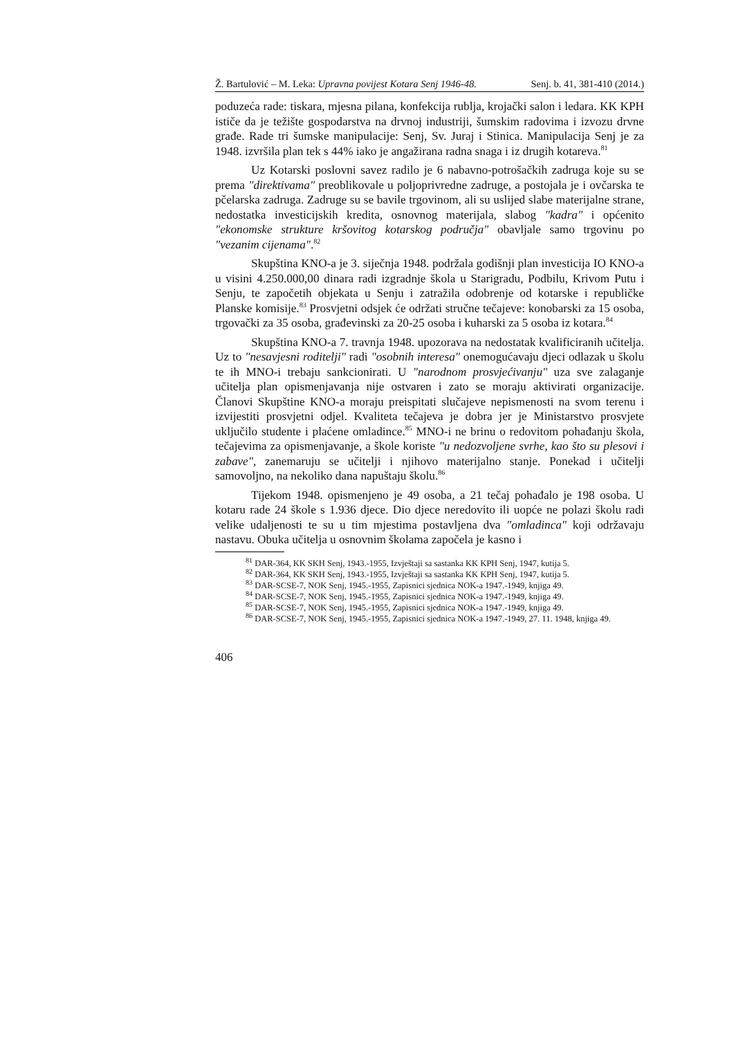Ž. Bartulović – M. Leka: Upravna povijest Kotara Senj 1946-48. Senj. b. 41, 381-410 (2014.)
poduzeća rade: tiskara, mjesna pilana, konfekcija rublja, krojački salon i ledara. KK KPH ističe da je težište gospodarstva na drvnoj industriji, šumskim radovima i izvozu drvne građe. Rade tri šumske manipulacije: Senj, Sv. Juraj i Stinica. Manipulacija Senj je za 1948. izvršila plan tek s 44% iako je angažirana radna snaga i iz drugih kotareva.<sup>81</sup>
Uz Kotarski poslovni savez radilo je 6 nabavno-potrošačkih zadruga koje su se prema "direktivama" preoblikovale u poljoprivredne zadruge, a postojala je i ovčarska te pčelarska zadruga. Zadruge su se bavile trgovinom, ali su uslijed slabe materijalne strane, nedostatka investicijskih kredita, osnovnog materijala, slabog "kadra" i općenito "ekonomske strukture kršovitog kotarskog područja" obavljale samo trgovinu po "vezanim cijenama".<sup>82</sup>
Skupština KNO-a je 3. siječnja 1948. podržala godišnji plan investicija IO KNO-a u visini 4.250.000,00 dinara radi izgradnje škola u Starigradu, Podbilu, Krivom Putu i Senju, te započetih objekata u Senju i zatražila odobrenje od kotarske i republičke Planske komisije.<sup>83</sup> Prosvjetni odsjek će održati stručne tečajeve: konobarski za 15 osoba, trgovački za 35 osoba, građevinski za 20-25 osoba i kuharski za 5 osoba iz kotara.<sup>84</sup>
Skupština KNO-a 7. travnja 1948. upozorava na nedostatak kvalificiranih učitelja. Uz to "nesavjesni roditelji" radi "osobnih interesa" onemogućavaju djeci odlazak u školu te ih MNO-i trebaju sankcionirati. U "narodnom prosvjećivanju" uza sve zalaganje učitelja plan opismenjavanja nije ostvaren i zato se moraju aktivirati organizacije. Članovi Skupštine KNO-a moraju preispitati slučajeve nepismenosti na svom terenu i izvijestiti prosvjetni odjel. Kvaliteta tečajeva je dobra jer je Ministarstvo prosvjete uključilo studente i plaćene omladince.<sup>85</sup> MNO-i ne brinu o redovitom pohađanju škola, tečajevima za opismenjavanje, a škole koriste "u nedozvoljene svrhe, kao što su plesovi i zabave", zanemaruju se učitelji i njihovo materijalno stanje. Ponekad i učitelji samovoljno, na nekoliko dana napuštaju školu.<sup>86</sup>
Tijekom 1948. opismenjeno je 49 osoba, a 21 tečaj pohađalo je 198 osoba. U kotaru rade 24 škole s 1.936 djece. Dio djece neredovito ili uopće ne polazi školu radi velike udaljenosti te su u tim mjestima postavljena dva "omladinca" koji održavaju nastavu. Obuka učitelja u osnovnim školama započela je kasno i
<sup>81</sup> DAR-364, KK SKH Senj, 1943.-1955, Izvještaji sa sastanka KK KPH Senj, 1947, kutija 5.
<sup>82</sup> DAR-364, KK SKH Senj, 1943.-1955, Izvještaji sa sastanka KK KPH Senj, 1947, kutija 5.
<sup>83</sup> DAR-SCSE-7, NOK Senj, 1945.-1955, Zapisnici sjednica NOK-a 1947.-1949, knjiga 49.
<sup>84</sup> DAR-SCSE-7, NOK Senj, 1945.-1955, Zapisnici sjednica NOK-a 1947.-1949, knjiga 49.
<sup>85</sup> DAR-SCSE-7, NOK Senj, 1945.-1955, Zapisnici sjednica NOK-a 1947.-1949, knjiga 49.
<sup>86</sup> DAR-SCSE-7, NOK Senj, 1945.-1955, Zapisnici sjednica NOK-a 1947.-1949, 27. 11. 1948, knjiga 49.
406